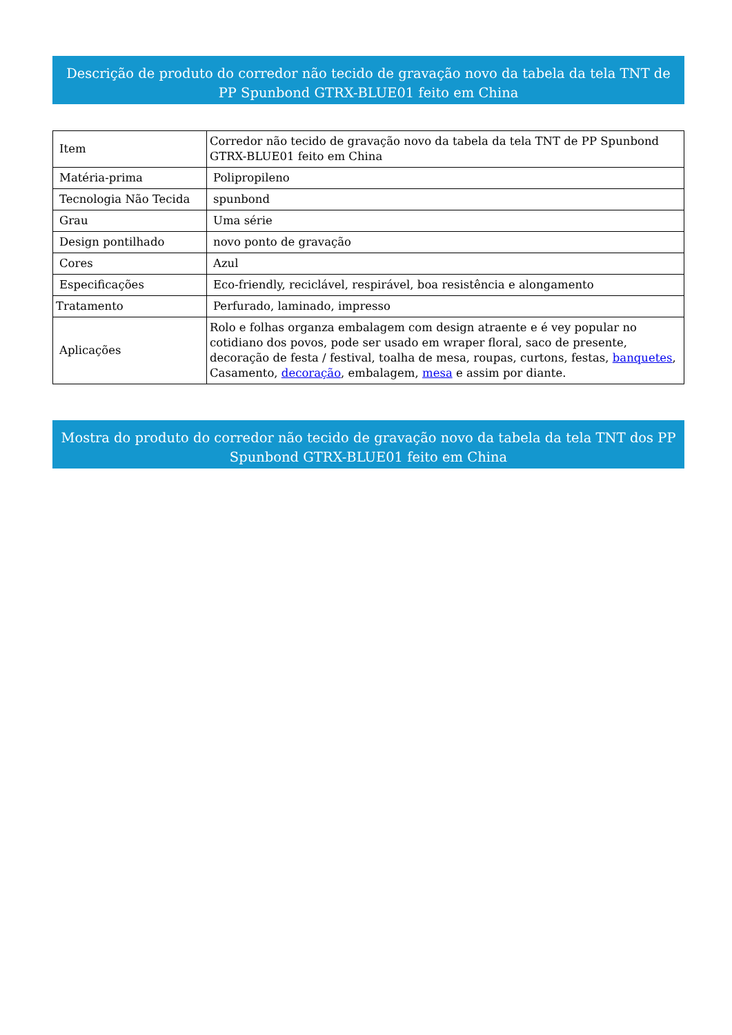Descrição de produto do corredor não tecido de gravação novo da tabela da tela TNT de PP Spunbond GTRX-BLUE01 feito em China
| Item | Corredor não tecido de gravação novo da tabela da tela TNT de PP Spunbond GTRX-BLUE01 feito em China |
| Matéria-prima | Polipropileno |
| Tecnologia Não Tecida | spunbond |
| Grau | Uma série |
| Design pontilhado | novo ponto de gravação |
| Cores | Azul |
| Especificações | Eco-friendly, reciclável, respirável, boa resistência e alongamento |
| Tratamento | Perfurado, laminado, impresso |
| Aplicações | Rolo e folhas organza embalagem com design atraente e é vey popular no cotidiano dos povos, pode ser usado em wraper floral, saco de presente, decoração de festa / festival, toalha de mesa, roupas, curtons, festas, banquetes , Casamento, decoração , embalagem, mesa e assim por diante. |
Mostra do produto do corredor não tecido de gravação novo da tabela da tela TNT dos PP Spunbond GTRX-BLUE01 feito em China